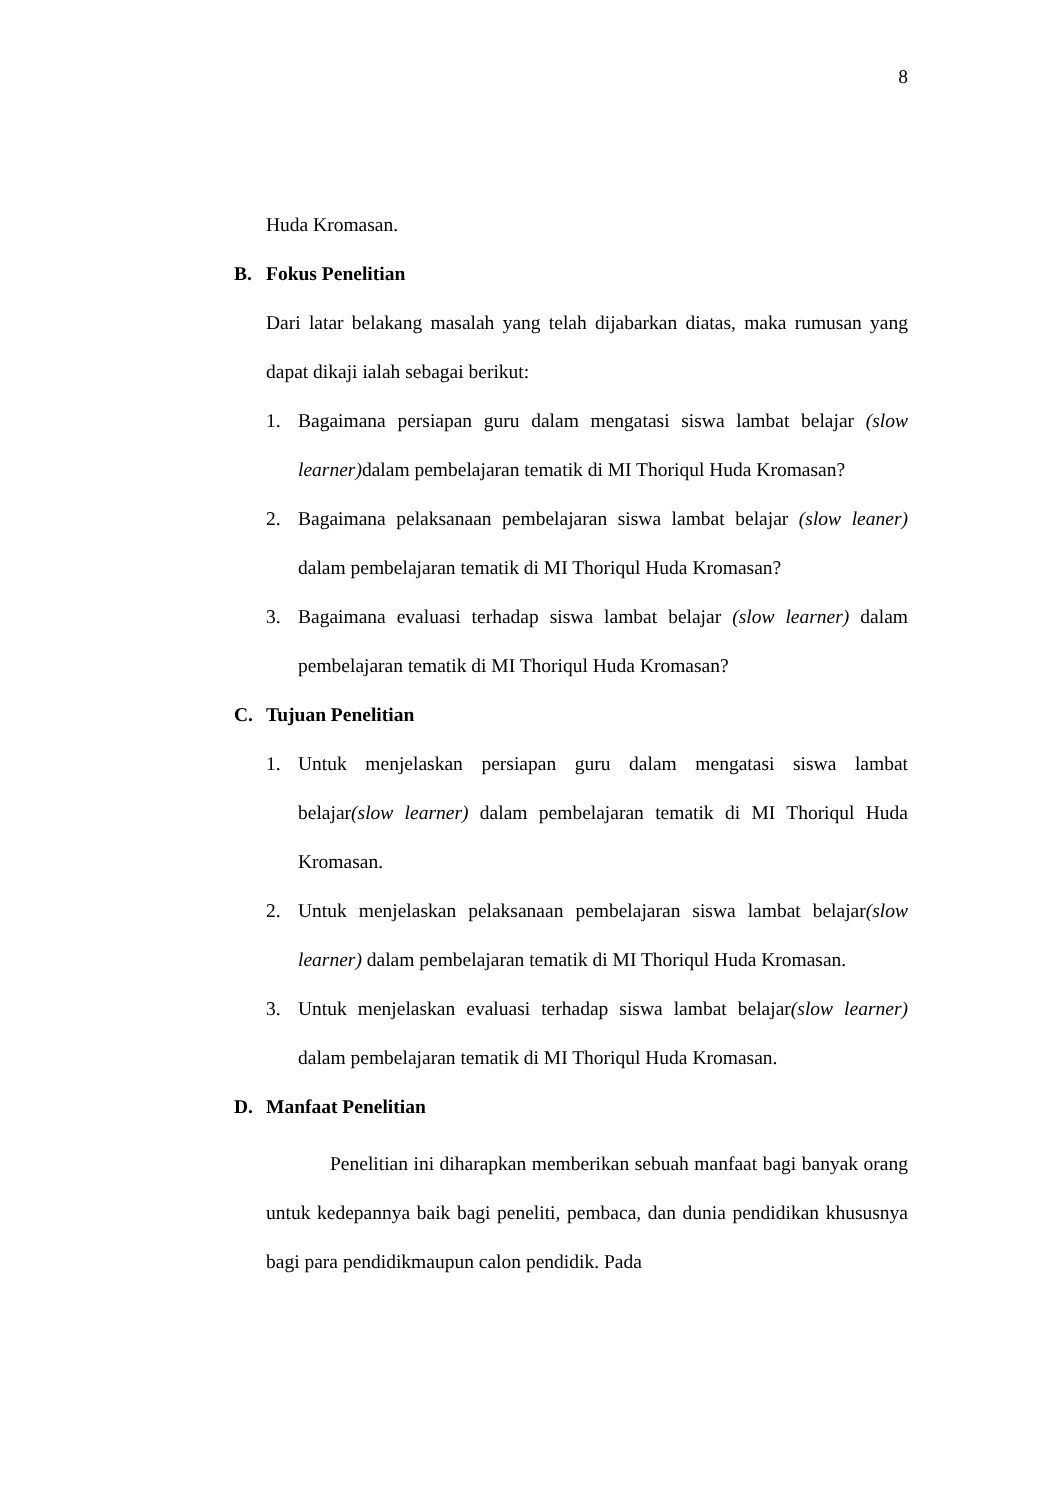8
Huda Kromasan.
B. Fokus Penelitian
Dari latar belakang masalah yang telah dijabarkan diatas, maka rumusan yang dapat dikaji ialah sebagai berikut:
1. Bagaimana persiapan guru dalam mengatasi siswa lambat belajar (slow learner) dalam pembelajaran tematik di MI Thoriqul Huda Kromasan?
2. Bagaimana pelaksanaan pembelajaran siswa lambat belajar (slow leaner) dalam pembelajaran tematik di MI Thoriqul Huda Kromasan?
3. Bagaimana evaluasi terhadap siswa lambat belajar (slow learner) dalam pembelajaran tematik di MI Thoriqul Huda Kromasan?
C. Tujuan Penelitian
1. Untuk menjelaskan persiapan guru dalam mengatasi siswa lambat belajar(slow learner) dalam pembelajaran tematik di MI Thoriqul Huda Kromasan.
2. Untuk menjelaskan pelaksanaan pembelajaran siswa lambat belajar(slow learner) dalam pembelajaran tematik di MI Thoriqul Huda Kromasan.
3. Untuk menjelaskan evaluasi terhadap siswa lambat belajar(slow learner) dalam pembelajaran tematik di MI Thoriqul Huda Kromasan.
D. Manfaat Penelitian
Penelitian ini diharapkan memberikan sebuah manfaat bagi banyak orang untuk kedepannya baik bagi peneliti, pembaca, dan dunia pendidikan khususnya bagi para pendidikmaupun calon pendidik. Pada